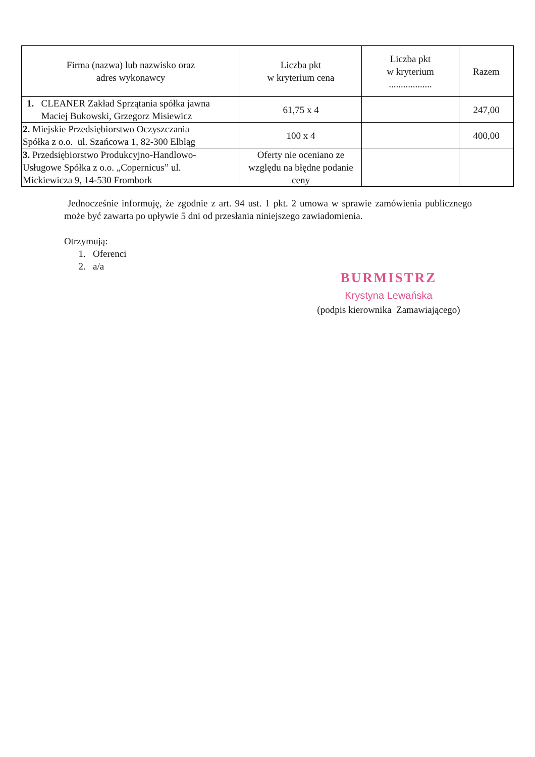| Firma (nazwa) lub nazwisko oraz adres wykonawcy | Liczba pkt w kryterium cena | Liczba pkt w kryterium .................. | Razem |
| --- | --- | --- | --- |
| 1. CLEANER Zakład Sprzątania spółka jawna Maciej Bukowski, Grzegorz Misiewicz | 61,75 x 4 | | 247,00 |
| 2. Miejskie Przedsiębiorstwo Oczyszczania Spółka z o.o. ul. Szańcowa 1, 82-300 Elbląg | 100 x 4 | | 400,00 |
| 3. Przedsiębiorstwo Produkcyjno-Handlowo- Usługowe Spółka z o.o. „Copernicus” ul. Mickiewicza 9, 14-530 Frombork | Oferty nie oceniano ze względu na błędne podanie ceny | | |
Jednocześnie informuję, że zgodnie z art. 94 ust. 1 pkt. 2 umowa w sprawie zamówienia publicznego może być zawarta po upływie 5 dni od przesłania niniejszego zawiadomienia.
Otrzymują:
1. Oferenci
2. a/a
BURMISTRZ
Krystyna Lewańska
(podpis kierownika Zamawiającego)